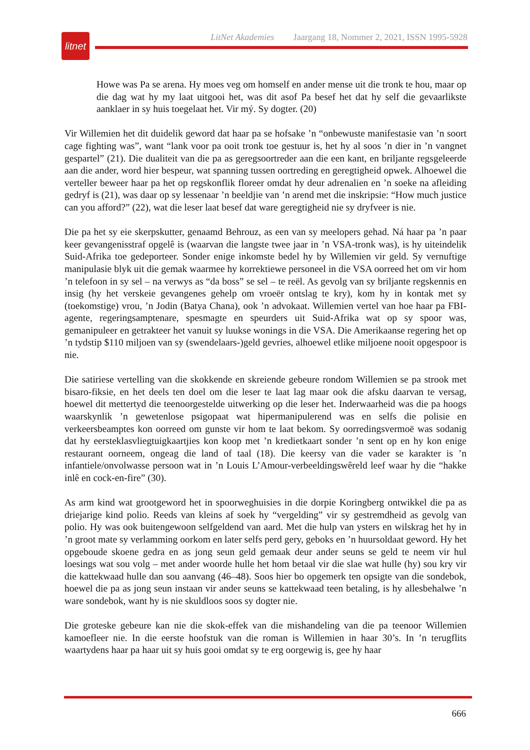litnet
LitNet Akademies Jaargang 18, Nommer 2, 2021, ISSN 1995-5928
Howe was Pa se arena. Hy moes veg om homself en ander mense uit die tronk te hou, maar op die dag wat hy my laat uitgooi het, was dit asof Pa besef het dat hy self die gevaarlikste aanklaer in sy huis toegelaat het. Vir mý. Sy dogter. (20)
Vir Willemien het dit duidelik geword dat haar pa se hofsake ’n “onbewuste manifestasie van ’n soort cage fighting was”, want “lank voor pa ooit tronk toe gestuur is, het hy al soos ’n dier in ’n vangnet gespartel” (21). Die dualiteit van die pa as geregsoortreder aan die een kant, en briljante regsgeleerde aan die ander, word hier bespeur, wat spanning tussen oortreding en geregtigheid opwek. Alhoewel die verteller beweer haar pa het op regskonflik floreer omdat hy deur adrenalien en ’n soeke na afleiding gedryf is (21), was daar op sy lessenaar ’n beeldjie van ’n arend met die inskripsie: “How much justice can you afford?” (22), wat die leser laat besef dat ware geregtigheid nie sy dryfveer is nie.
Die pa het sy eie skerpskutter, genaamd Behrouz, as een van sy meelopers gehad. Ná haar pa ’n paar keer gevangenisstraf opgelê is (waarvan die langste twee jaar in ’n VSA-tronk was), is hy uiteindelik Suid-Afrika toe gedeporteer. Sonder enige inkomste bedel hy by Willemien vir geld. Sy vernuftige manipulasie blyk uit die gemak waarmee hy korrektiewe personeel in die VSA oorreed het om vir hom ’n telefoon in sy sel – na verwys as “da boss” se sel – te reël. As gevolg van sy briljante regskennis en insig (hy het verskeie gevangenes gehelp om vroeër ontslag te kry), kom hy in kontak met sy (toekomstige) vrou, ’n Jodin (Batya Chana), ook ’n advokaat. Willemien vertel van hoe haar pa FBI-agente, regeringsamptenare, spesmagte en speurders uit Suid-Afrika wat op sy spoor was, gemanipuleer en getrakteer het vanuit sy luukse wonings in die VSA. Die Amerikaanse regering het op ’n tydstip $110 miljoen van sy (swendelaars-)geld gevries, alhoewel etlike miljoene nooit opgespoor is nie.
Die satiriese vertelling van die skokkende en skreiende gebeure rondom Willemien se pa strook met bisaro-fiksie, en het deels ten doel om die leser te laat lag maar ook die afsku daarvan te versag, hoewel dit mettertyd die teenoorgestelde uitwerking op die leser het. Inderwaarheid was die pa hoogs waarskynlik ’n gewetenlose psigopaat wat hipermanipulerend was en selfs die polisie en verkeersbeamptes kon oorreed om gunste vir hom te laat bekom. Sy oorredingsvermoë was sodanig dat hy eersteklasvliegtuigkaartjies kon koop met ’n kredietkaart sonder ’n sent op en hy kon enige restaurant oorneem, ongeag die land of taal (18). Die keersy van die vader se karakter is ’n infantiele/onvolwasse persoon wat in ’n Louis L’Amour-verbeeldingswêreld leef waar hy die “hakke inlê en cock-en-fire” (30).
As arm kind wat grootgeword het in spoorweghuisies in die dorpie Koringberg ontwikkel die pa as driejarige kind polio. Reeds van kleins af soek hy “vergelding” vir sy gestremdheid as gevolg van polio. Hy was ook buitengewoon selfgeldend van aard. Met die hulp van ysters en wilskrag het hy in ’n groot mate sy verlamming oorkom en later selfs perd gery, geboks en ’n huursoldaat geword. Hy het opgeboude skoene gedra en as jong seun geld gemaak deur ander seuns se geld te neem vir hul loesings wat sou volg – met ander woorde hulle het hom betaal vir die slae wat hulle (hy) sou kry vir die kattekwaad hulle dan sou aanvang (46–48). Soos hier bo opgemerk ten opsigte van die sondebok, hoewel die pa as jong seun instaan vir ander seuns se kattekwaad teen betaling, is hy allesbehalwe ’n ware sondebok, want hy is nie skuldloos soos sy dogter nie.
Die groteske gebeure kan nie die skok-effek van die mishandeling van die pa teenoor Willemien kamoefleer nie. In die eerste hoofstuk van die roman is Willemien in haar 30’s. In ’n terugflits waartydens haar pa haar uit sy huis gooi omdat sy te erg oorgewig is, gee hy haar
666